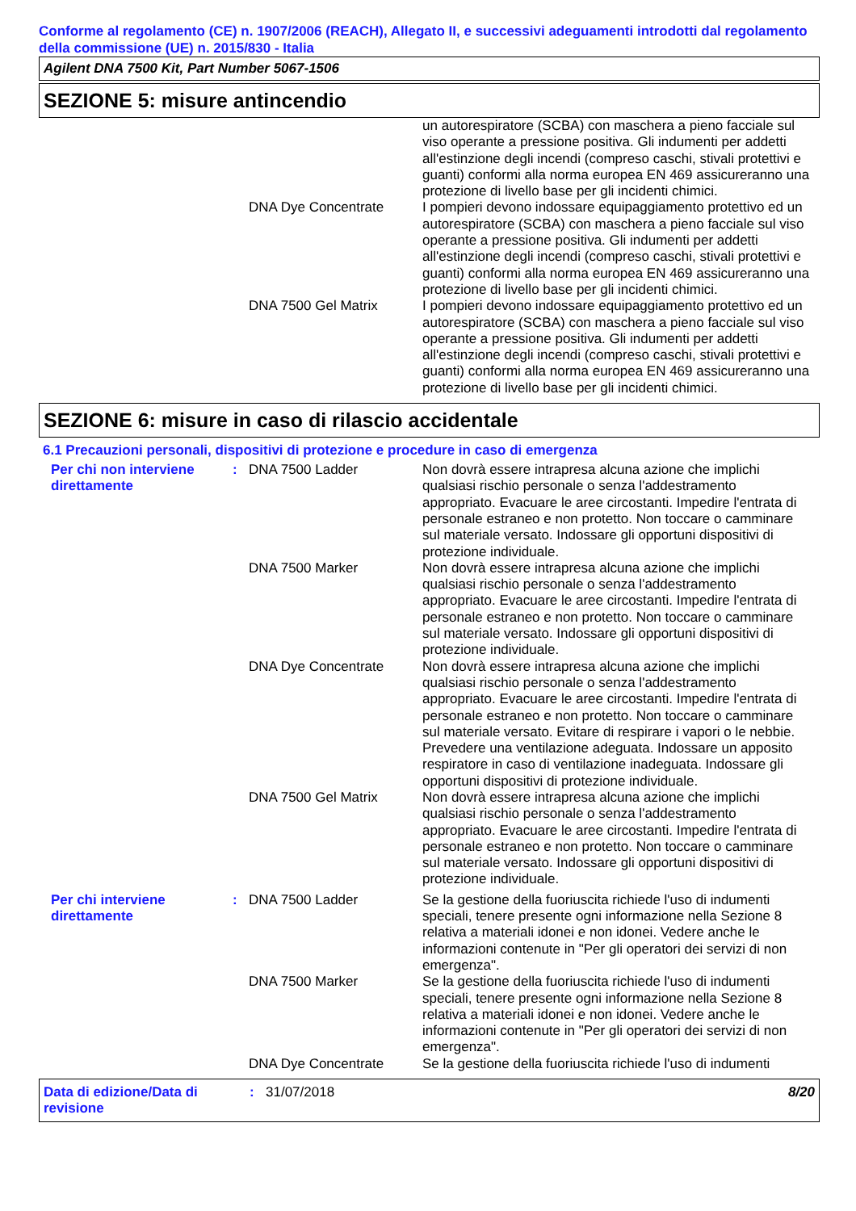Conforme al regolamento (CE) n. 1907/2006 (REACH), Allegato II, e successivi adeguamenti introdotti dal regolamento della commissione (UE) n. 2015/830 - Italia
Agilent DNA 7500 Kit, Part Number 5067-1506
SEZIONE 5: misure antincendio
un autorespiratore (SCBA) con maschera a pieno facciale sul viso operante a pressione positiva. Gli indumenti per addetti all'estinzione degli incendi (compreso caschi, stivali protettivi e guanti) conformi alla norma europea EN 469 assicureranno una protezione di livello base per gli incidenti chimici.
DNA Dye Concentrate I pompieri devono indossare equipaggiamento protettivo ed un autorespiratore (SCBA) con maschera a pieno facciale sul viso operante a pressione positiva. Gli indumenti per addetti all'estinzione degli incendi (compreso caschi, stivali protettivi e guanti) conformi alla norma europea EN 469 assicureranno una protezione di livello base per gli incidenti chimici.
DNA 7500 Gel Matrix I pompieri devono indossare equipaggiamento protettivo ed un autorespiratore (SCBA) con maschera a pieno facciale sul viso operante a pressione positiva. Gli indumenti per addetti all'estinzione degli incendi (compreso caschi, stivali protettivi e guanti) conformi alla norma europea EN 469 assicureranno una protezione di livello base per gli incidenti chimici.
SEZIONE 6: misure in caso di rilascio accidentale
6.1 Precauzioni personali, dispositivi di protezione e procedure in caso di emergenza
Per chi non interviene direttamente
: DNA 7500 Ladder Non dovrà essere intrapresa alcuna azione che implichi qualsiasi rischio personale o senza l'addestramento appropriato. Evacuare le aree circostanti. Impedire l'entrata di personale estraneo e non protetto. Non toccare o camminare sul materiale versato. Indossare gli opportuni dispositivi di protezione individuale.
DNA 7500 Marker Non dovrà essere intrapresa alcuna azione che implichi qualsiasi rischio personale o senza l'addestramento appropriato. Evacuare le aree circostanti. Impedire l'entrata di personale estraneo e non protetto. Non toccare o camminare sul materiale versato. Indossare gli opportuni dispositivi di protezione individuale.
DNA Dye Concentrate Non dovrà essere intrapresa alcuna azione che implichi qualsiasi rischio personale o senza l'addestramento appropriato. Evacuare le aree circostanti. Impedire l'entrata di personale estraneo e non protetto. Non toccare o camminare sul materiale versato. Evitare di respirare i vapori o le nebbie. Prevedere una ventilazione adeguata. Indossare un apposito respiratore in caso di ventilazione inadeguata. Indossare gli opportuni dispositivi di protezione individuale.
DNA 7500 Gel Matrix Non dovrà essere intrapresa alcuna azione che implichi qualsiasi rischio personale o senza l'addestramento appropriato. Evacuare le aree circostanti. Impedire l'entrata di personale estraneo e non protetto. Non toccare o camminare sul materiale versato. Indossare gli opportuni dispositivi di protezione individuale.
Per chi interviene direttamente
: DNA 7500 Ladder Se la gestione della fuoriuscita richiede l'uso di indumenti speciali, tenere presente ogni informazione nella Sezione 8 relativa a materiali idonei e non idonei. Vedere anche le informazioni contenute in "Per gli operatori dei servizi di non emergenza".
DNA 7500 Marker Se la gestione della fuoriuscita richiede l'uso di indumenti speciali, tenere presente ogni informazione nella Sezione 8 relativa a materiali idonei e non idonei. Vedere anche le informazioni contenute in "Per gli operatori dei servizi di non emergenza".
DNA Dye Concentrate Se la gestione della fuoriuscita richiede l'uso di indumenti
Data di edizione/Data di revisione
: 31/07/2018 8/20